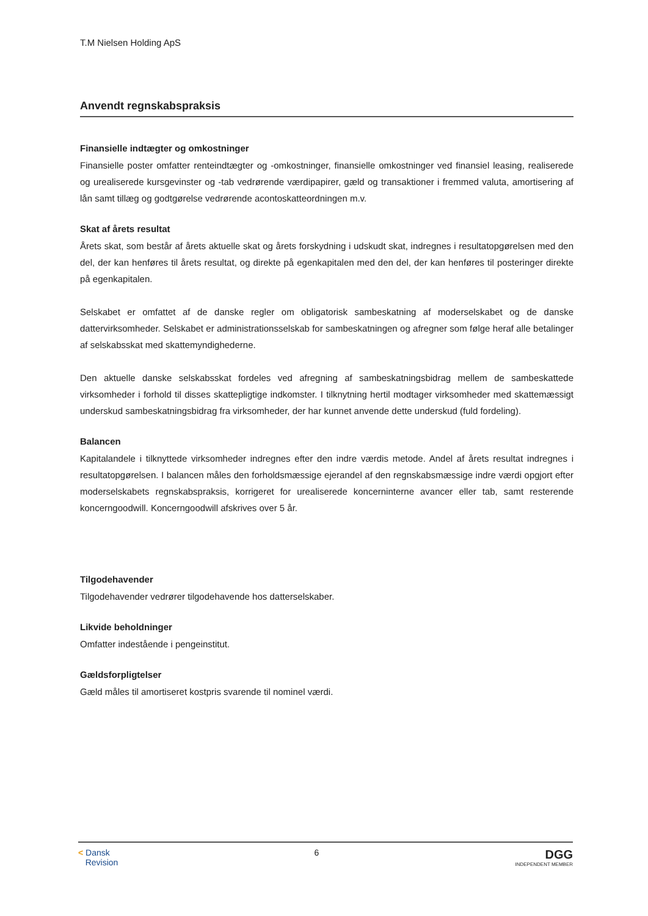T.M Nielsen Holding ApS
Anvendt regnskabspraksis
Finansielle indtægter og omkostninger
Finansielle poster omfatter renteindtægter og -omkostninger, finansielle omkostninger ved finansiel leasing, realiserede og urealiserede kursgevinster og -tab vedrørende værdipapirer, gæld og transaktioner i fremmed valuta, amortisering af lån samt tillæg og godtgørelse vedrørende acontoskatteordningen m.v.
Skat af årets resultat
Årets skat, som består af årets aktuelle skat og årets forskydning i udskudt skat, indregnes i resultatopgørelsen med den del, der kan henføres til årets resultat, og direkte på egenkapitalen med den del, der kan henføres til posteringer direkte på egenkapitalen.
Selskabet er omfattet af de danske regler om obligatorisk sambeskatning af moderselskabet og de danske dattervirksomheder. Selskabet er administrationsselskab for sambeskatningen og afregner som følge heraf alle betalinger af selskabsskat med skattemyndighederne.
Den aktuelle danske selskabsskat fordeles ved afregning af sambeskatningsbidrag mellem de sambeskattede virksomheder i forhold til disses skattepligtige indkomster. I tilknytning hertil modtager virksomheder med skattemæssigt underskud sambeskatningsbidrag fra virksomheder, der har kunnet anvende dette underskud (fuld fordeling).
Balancen
Kapitalandele i tilknyttede virksomheder indregnes efter den indre værdis metode. Andel af årets resultat indregnes i resultatopgørelsen. I balancen måles den forholdsmæssige ejerandel af den regnskabsmæssige indre værdi opgjort efter moderselskabets regnskabspraksis, korrigeret for urealiserede koncerninterne avancer eller tab, samt resterende koncerngoodwill. Koncerngoodwill afskrives over 5 år.
Tilgodehavender
Tilgodehavender vedrører tilgodehavende hos datterselskaber.
Likvide beholdninger
Omfatter indestående i pengeinstitut.
Gældsforpligtelser
Gæld måles til amortiseret kostpris svarende til nominel værdi.
< Dansk
Revision
6
DGG
INDEPENDENT MEMBER